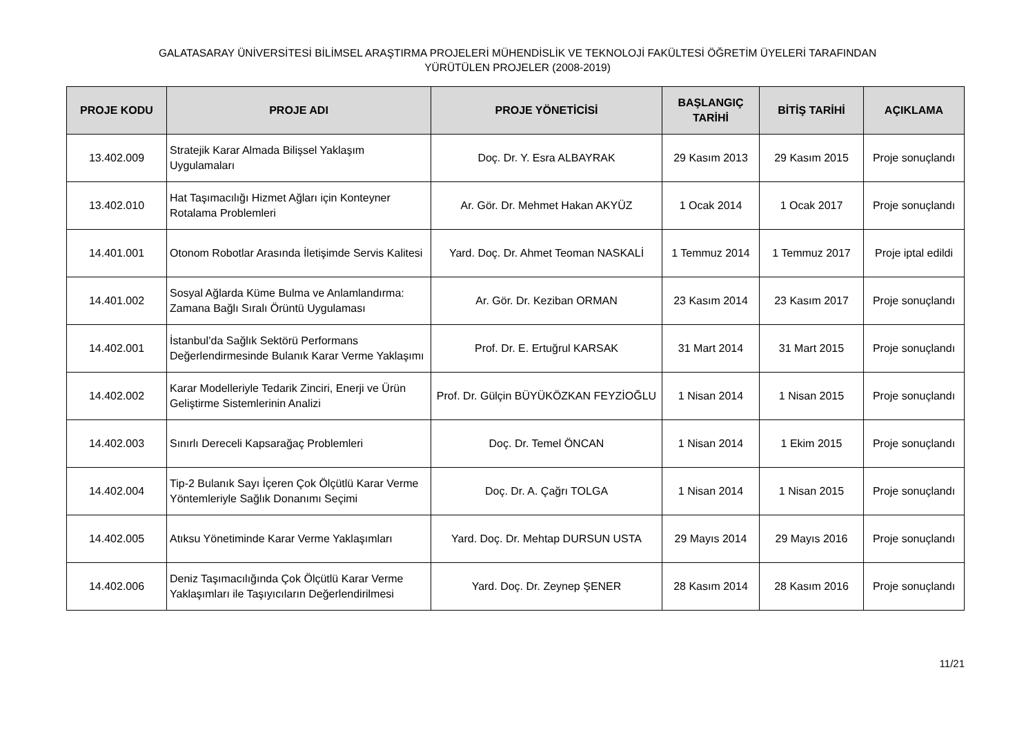GALATASARAY ÜNİVERSİTESİ BİLİMSEL ARAŞTIRMA PROJELERİ MÜHENDİSLİK VE TEKNOLOJİ FAKÜLTESİ ÖĞRETİM ÜYELERİ TARAFINDAN
YÜRÜTÜLEN PROJELER (2008-2019)
| PROJE KODU | PROJE ADI | PROJE YÖNETİCİSİ | BAŞLANGIÇ TARİHİ | BİTİŞ TARİHİ | AÇIKLAMA |
| --- | --- | --- | --- | --- | --- |
| 13.402.009 | Stratejik Karar Almada Bilişsel Yaklaşım Uygulamaları | Doç. Dr. Y. Esra ALBAYRAK | 29 Kasım 2013 | 29 Kasım 2015 | Proje sonuçlandı |
| 13.402.010 | Hat Taşımacılığı Hizmet Ağları için Konteyner Rotalama Problemleri | Ar. Gör. Dr. Mehmet Hakan AKYÜZ | 1 Ocak 2014 | 1 Ocak 2017 | Proje sonuçlandı |
| 14.401.001 | Otonom Robotlar Arasında İletişimde Servis Kalitesi | Yard. Doç. Dr. Ahmet Teoman NASKALİ | 1 Temmuz 2014 | 1 Temmuz 2017 | Proje iptal edildi |
| 14.401.002 | Sosyal Ağlarda Küme Bulma ve Anlamlandırma: Zamana Bağlı Sıralı Örüntü Uygulaması | Ar. Gör. Dr. Keziban ORMAN | 23 Kasım 2014 | 23 Kasım 2017 | Proje sonuçlandı |
| 14.402.001 | İstanbul’da Sağlık Sektörü Performans Değerlendirmesinde Bulanık Karar Verme Yaklaşımı | Prof. Dr. E. Ertuğrul KARSAK | 31 Mart 2014 | 31 Mart 2015 | Proje sonuçlandı |
| 14.402.002 | Karar Modelleriyle Tedarik Zinciri, Enerji ve Ürün Geliştirme Sistemlerinin Analizi | Prof. Dr. Gülçin BÜYÜKÖZKAN FEYZİOĞLU | 1 Nisan 2014 | 1 Nisan 2015 | Proje sonuçlandı |
| 14.402.003 | Sınırlı Dereceli Kapsarağaç Problemleri | Doç. Dr. Temel ÖNCAN | 1 Nisan 2014 | 1 Ekim 2015 | Proje sonuçlandı |
| 14.402.004 | Tip-2 Bulanık Sayı İçeren Çok Ölçütlü Karar Verme Yöntemleriyle Sağlık Donanımı Seçimi | Doç. Dr. A. Çağrı TOLGA | 1 Nisan 2014 | 1 Nisan 2015 | Proje sonuçlandı |
| 14.402.005 | Atıksu Yönetiminde Karar Verme Yaklaşımları | Yard. Doç. Dr. Mehtap DURSUN USTA | 29 Mayıs 2014 | 29 Mayıs 2016 | Proje sonuçlandı |
| 14.402.006 | Deniz Taşımacılığında Çok Ölçütlü Karar Verme Yaklaşımları ile Taşıyıcıların Değerlendirilmesi | Yard. Doç. Dr. Zeynep ŞENER | 28 Kasım 2014 | 28 Kasım 2016 | Proje sonuçlandı |
11/21